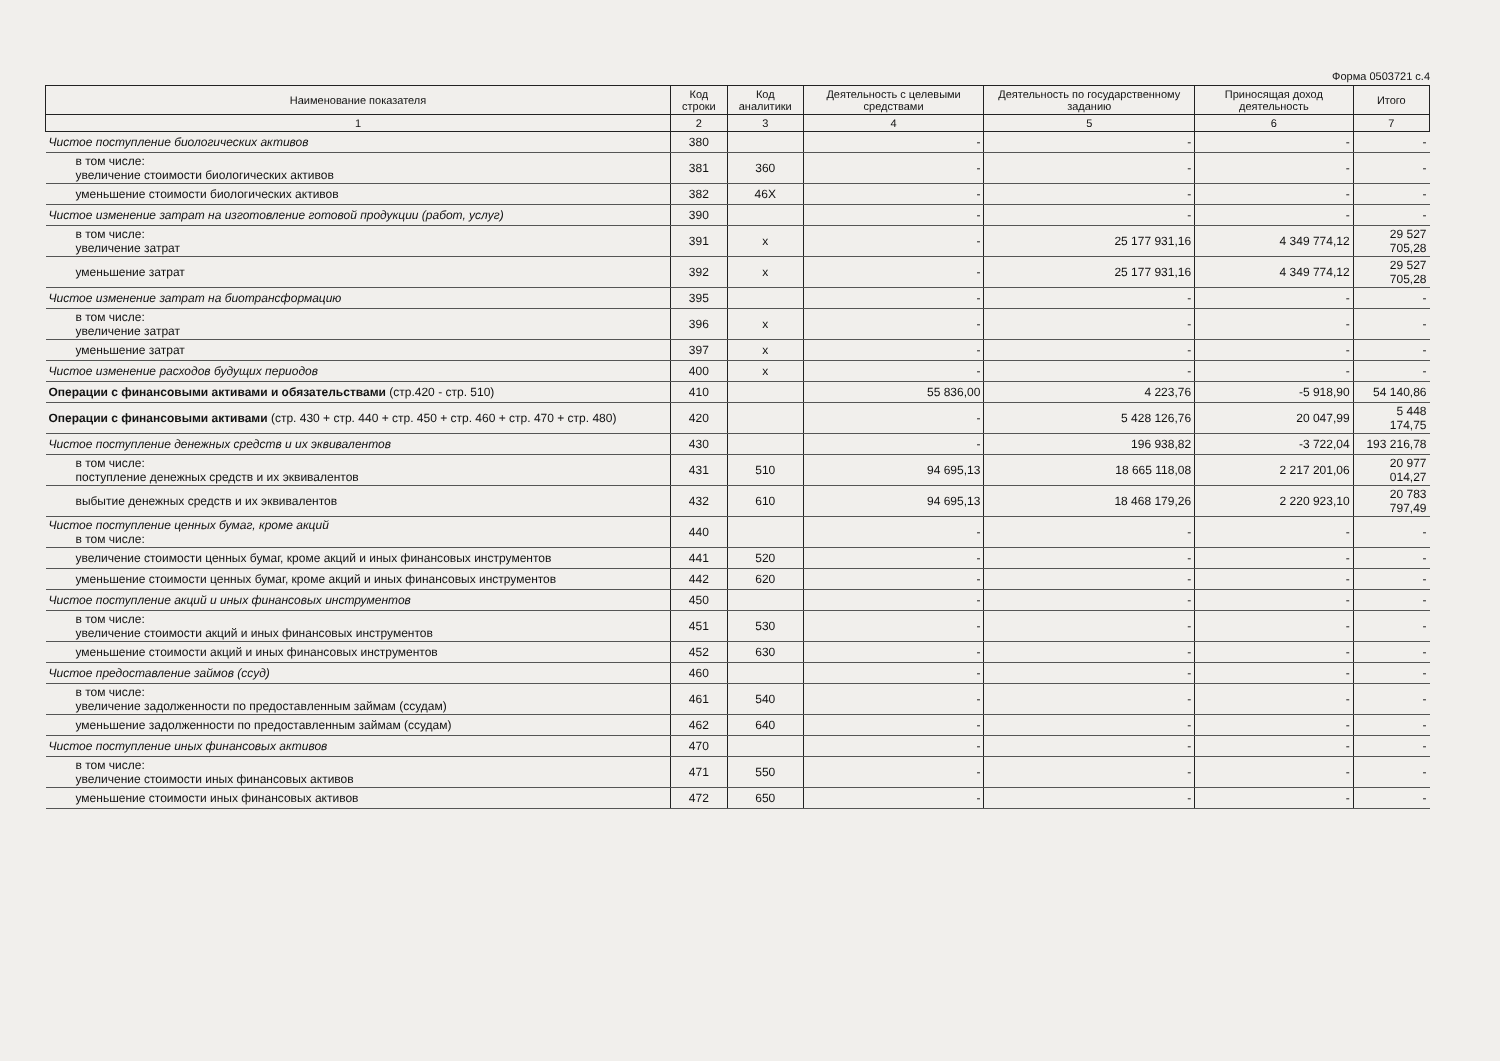Форма 0503721 с.4
| Наименование показателя | Код строки | Код аналитики | Деятельность с целевыми средствами | Деятельность по государственному заданию | Приносящая доход деятельность | Итого |
| --- | --- | --- | --- | --- | --- | --- |
| 1 | 2 | 3 | 4 | 5 | 6 | 7 |
| Чистое поступление биологических активов | 380 | | - | - | - | - |
| в том числе: увеличение стоимости биологических активов | 381 | 360 | - | - | - | - |
| уменьшение стоимости биологических активов | 382 | 46Х | - | - | - | - |
| Чистое изменение затрат на изготовление готовой продукции (работ, услуг) | 390 | | - | - | - | - |
| в том числе: увеличение затрат | 391 | x | - | 25 177 931,16 | 4 349 774,12 | 29 527 705,28 |
| уменьшение затрат | 392 | x | - | 25 177 931,16 | 4 349 774,12 | 29 527 705,28 |
| Чистое изменение затрат на биотрансформацию | 395 | | - | - | - | - |
| в том числе: увеличение затрат | 396 | x | - | - | - | - |
| уменьшение затрат | 397 | x | - | - | - | - |
| Чистое изменение расходов будущих периодов | 400 | x | - | - | - | - |
| Операции с финансовыми активами и обязательствами (стр.420 - стр. 510) | 410 | | 55 836,00 | 4 223,76 | -5 918,90 | 54 140,86 |
| Операции с финансовыми активами (стр. 430 + стр. 440 + стр. 450 + стр. 460 + стр. 470 + стр. 480) | 420 | | - | 5 428 126,76 | 20 047,99 | 5 448 174,75 |
| Чистое поступление денежных средств и их эквивалентов | 430 | | - | 196 938,82 | -3 722,04 | 193 216,78 |
| в том числе: поступление денежных средств и их эквивалентов | 431 | 510 | 94 695,13 | 18 665 118,08 | 2 217 201,06 | 20 977 014,27 |
| выбытие денежных средств и их эквивалентов | 432 | 610 | 94 695,13 | 18 468 179,26 | 2 220 923,10 | 20 783 797,49 |
| Чистое поступление ценных бумаг, кроме акций в том числе: | 440 | | - | - | - | - |
| увеличение стоимости ценных бумаг, кроме акций и иных финансовых инструментов | 441 | 520 | - | - | - | - |
| уменьшение стоимости ценных бумаг, кроме акций и иных финансовых инструментов | 442 | 620 | - | - | - | - |
| Чистое поступление акций и иных финансовых инструментов | 450 | | - | - | - | - |
| в том числе: увеличение стоимости акций и иных финансовых инструментов | 451 | 530 | - | - | - | - |
| уменьшение стоимости акций и иных финансовых инструментов | 452 | 630 | - | - | - | - |
| Чистое предоставление займов (ссуд) | 460 | | - | - | - | - |
| в том числе: увеличение задолженности по предоставленным займам (ссудам) | 461 | 540 | - | - | - | - |
| уменьшение задолженности по предоставленным займам (ссудам) | 462 | 640 | - | - | - | - |
| Чистое поступление иных финансовых активов | 470 | | - | - | - | - |
| в том числе: увеличение стоимости иных финансовых активов | 471 | 550 | - | - | - | - |
| уменьшение стоимости иных финансовых активов | 472 | 650 | - | - | - | - |